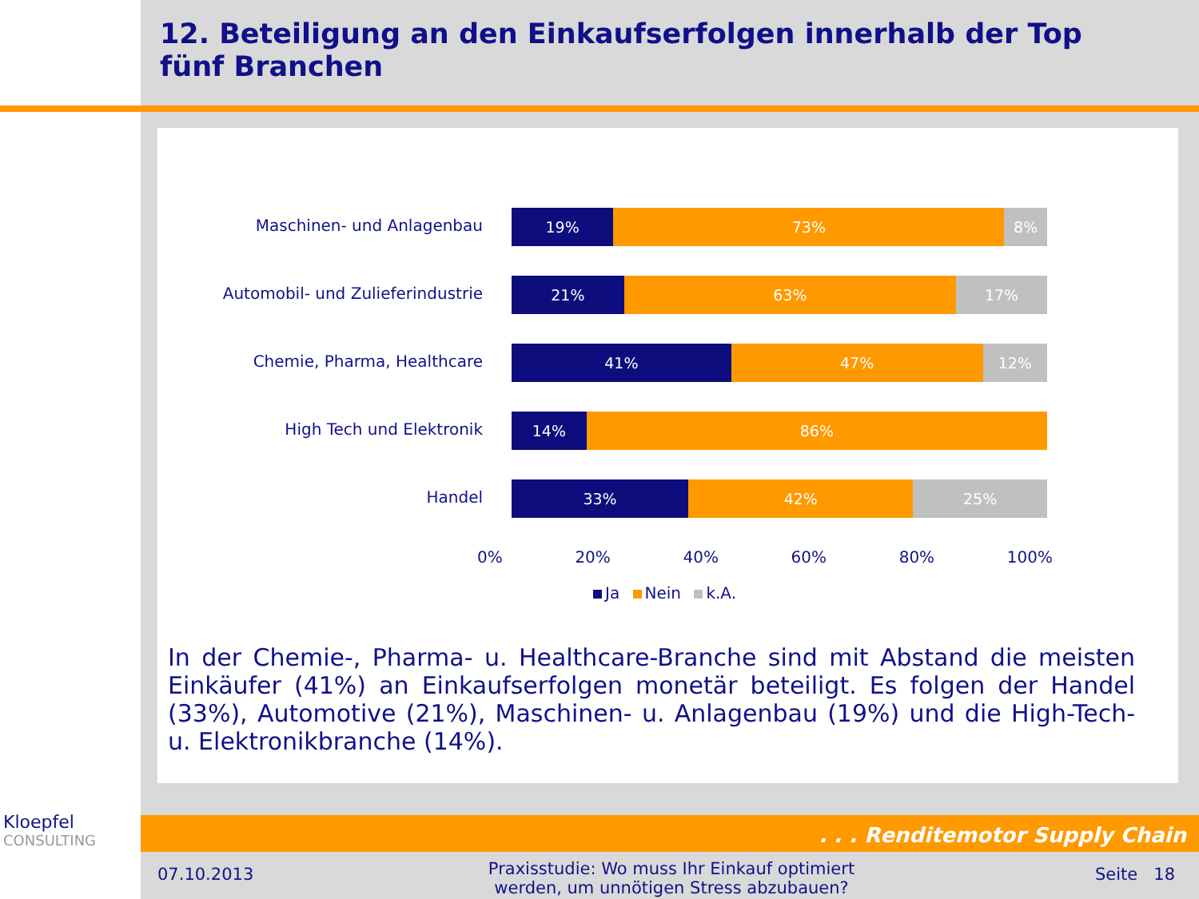12. Beteiligung an den Einkaufserfolgen innerhalb der Top fünf Branchen
Maschinen- und Anlagenbau
19% 73% 8%
Automobil- und Zulieferindustrie
21% 63% 17%
Chemie, Pharma, Healthcare
41% 47% 12%
High Tech und Elektronik
14% 86%
Handel
33% 42% 25%
0% 20% 40% 60% 80% 100%
Ja Nein k.A.
In der Chemie-, Pharma- u. Healthcare-Branche sind mit Abstand die meisten Einkäufer (41%) an Einkaufserfolgen monetär beteiligt. Es folgen der Handel (33%), Automotive (21%), Maschinen- u. Anlagenbau (19%) und die High-Tech- u. Elektronikbranche (14%).
. . . Renditemotor Supply Chain
Kloepfel
CONSULTING
07.10.2013
Praxisstudie: Wo muss Ihr Einkauf optimiert werden, um unnötigen Stress abzubauen?
Seite 18